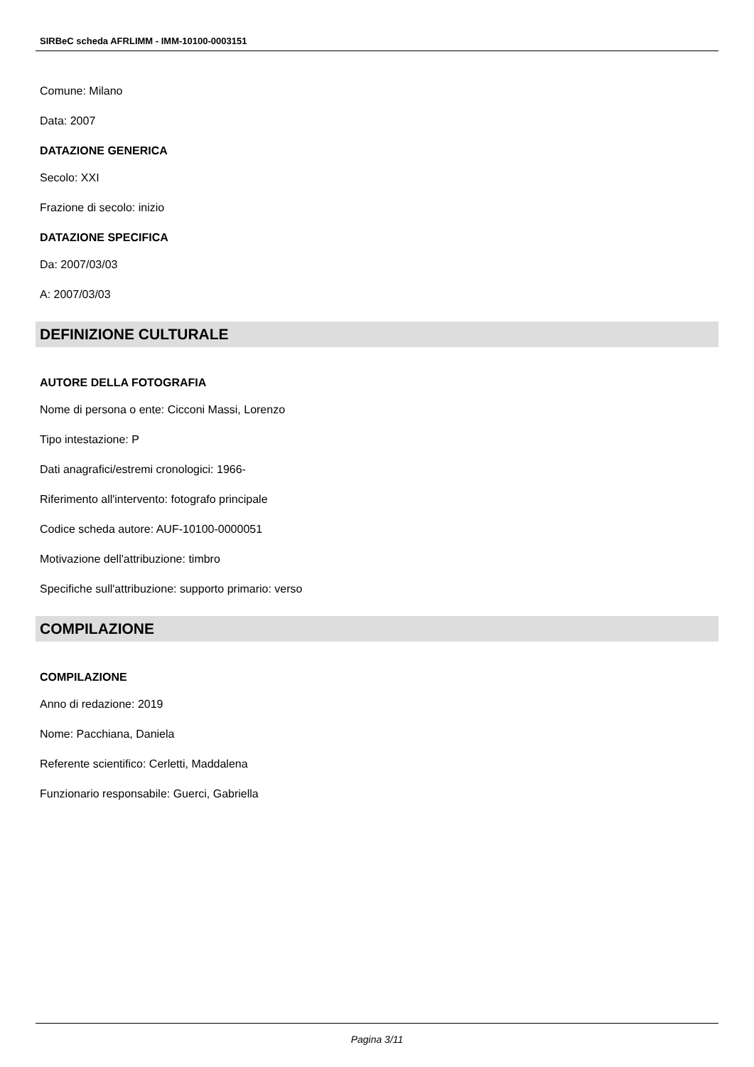SIRBeC scheda AFRLIMM - IMM-10100-0003151
Comune: Milano
Data: 2007
DATAZIONE GENERICA
Secolo: XXI
Frazione di secolo: inizio
DATAZIONE SPECIFICA
Da: 2007/03/03
A: 2007/03/03
DEFINIZIONE CULTURALE
AUTORE DELLA FOTOGRAFIA
Nome di persona o ente: Cicconi Massi, Lorenzo
Tipo intestazione: P
Dati anagrafici/estremi cronologici: 1966-
Riferimento all'intervento: fotografo principale
Codice scheda autore: AUF-10100-0000051
Motivazione dell'attribuzione: timbro
Specifiche sull'attribuzione: supporto primario: verso
COMPILAZIONE
COMPILAZIONE
Anno di redazione: 2019
Nome: Pacchiana, Daniela
Referente scientifico: Cerletti, Maddalena
Funzionario responsabile: Guerci, Gabriella
Pagina 3/11